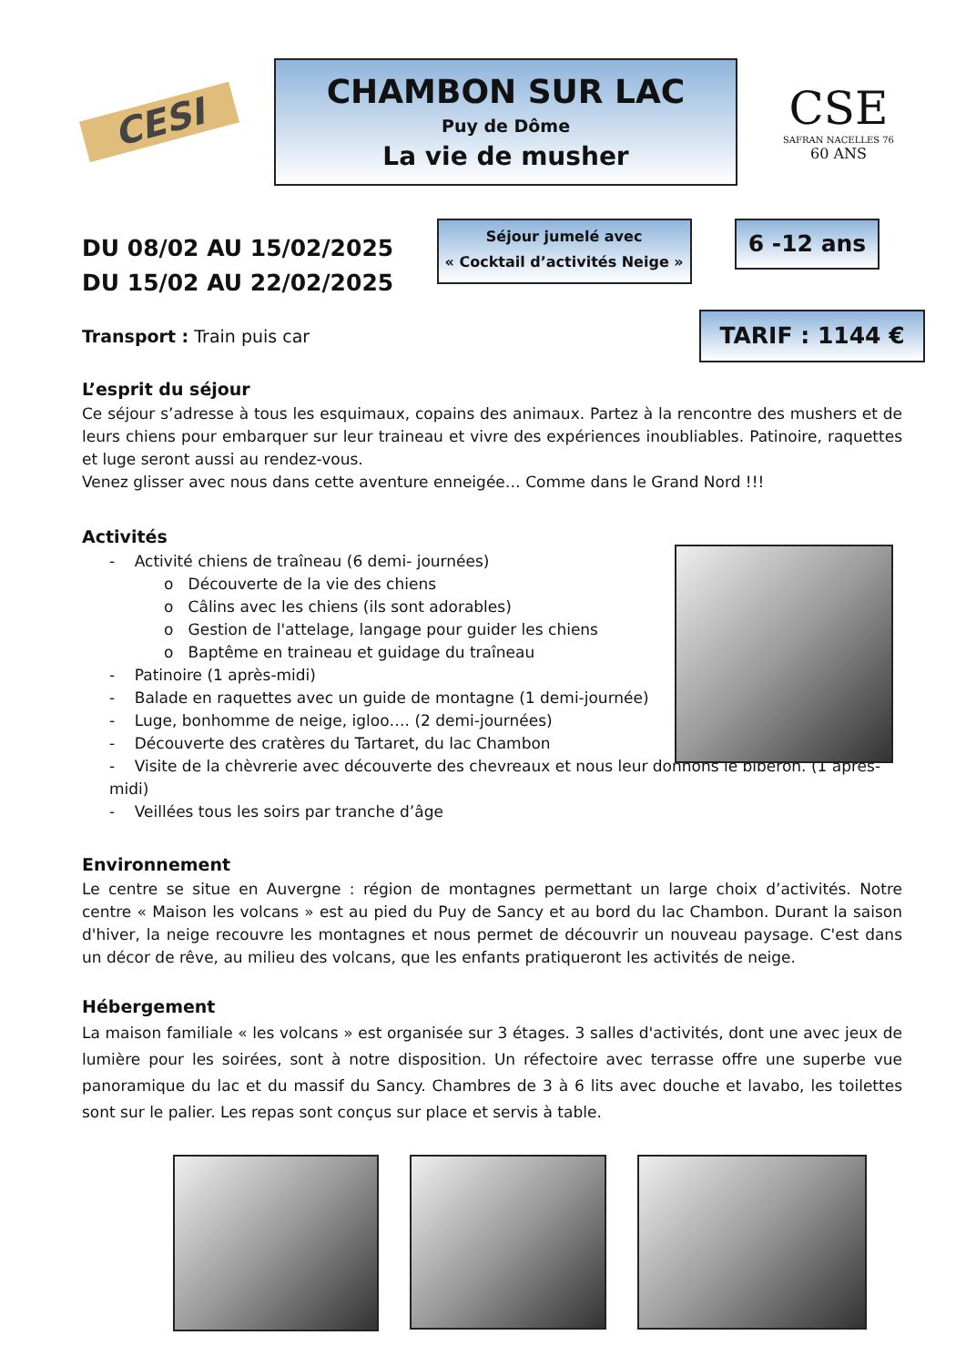CESI
CHAMBON SUR LAC
Puy de Dôme
La vie de musher
CSE
SAFRAN NACELLES 76
60 ANS
DU 08/02 AU 15/02/2025
DU 15/02 AU 22/02/2025
Séjour jumelé avec
« Cocktail d’activités Neige »
6 -12 ans
Transport : Train puis car
TARIF : 1144 €
L’esprit du séjour
Ce séjour s’adresse à tous les esquimaux, copains des animaux. Partez à la rencontre des mushers et de leurs chiens pour embarquer sur leur traineau et vivre des expériences inoubliables. Patinoire, raquettes et luge seront aussi au rendez-vous.
Venez glisser avec nous dans cette aventure enneigée… Comme dans le Grand Nord !!!
Activités
- Activité chiens de traîneau (6 demi- journées)
o Découverte de la vie des chiens
o Câlins avec les chiens (ils sont adorables)
o Gestion de l'attelage, langage pour guider les chiens
o Baptême en traineau et guidage du traîneau
- Patinoire (1 après-midi)
- Balade en raquettes avec un guide de montagne (1 demi-journée)
- Luge, bonhomme de neige, igloo…. (2 demi-journées)
- Découverte des cratères du Tartaret, du lac Chambon
- Visite de la chèvrerie avec découverte des chevreaux et nous leur donnons le biberon. (1 après-midi)
- Veillées tous les soirs par tranche d’âge
Environnement
Le centre se situe en Auvergne : région de montagnes permettant un large choix d’activités. Notre centre « Maison les volcans » est au pied du Puy de Sancy et au bord du lac Chambon. Durant la saison d'hiver, la neige recouvre les montagnes et nous permet de découvrir un nouveau paysage. C'est dans un décor de rêve, au milieu des volcans, que les enfants pratiqueront les activités de neige.
Hébergement
La maison familiale « les volcans » est organisée sur 3 étages. 3 salles d'activités, dont une avec jeux de lumière pour les soirées, sont à notre disposition. Un réfectoire avec terrasse offre une superbe vue panoramique du lac et du massif du Sancy. Chambres de 3 à 6 lits avec douche et lavabo, les toilettes sont sur le palier. Les repas sont conçus sur place et servis à table.